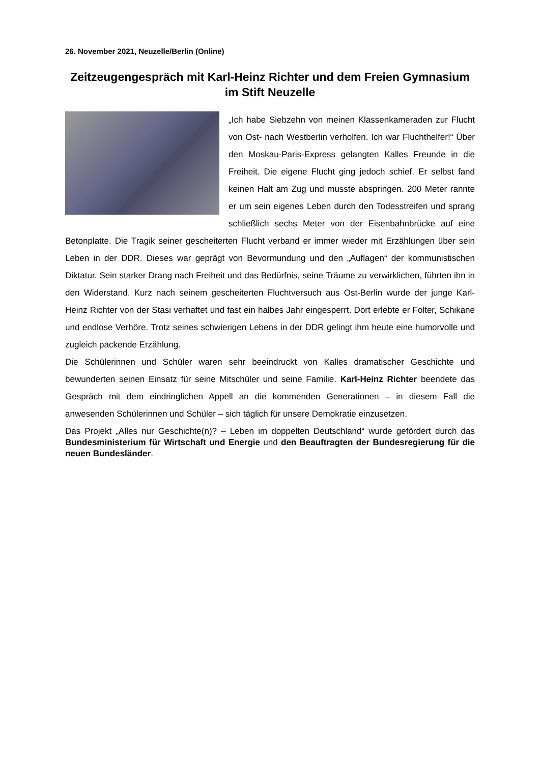26. November 2021, Neuzelle/Berlin (Online)
Zeitzeugengespräch mit Karl-Heinz Richter und dem Freien Gymnasium im Stift Neuzelle
„Ich habe Siebzehn von meinen Klassenkameraden zur Flucht von Ost- nach Westberlin verholfen. Ich war Fluchthelfer!“ Über den Moskau-Paris-Express gelangten Kalles Freunde in die Freiheit. Die eigene Flucht ging jedoch schief. Er selbst fand keinen Halt am Zug und musste abspringen. 200 Meter rannte er um sein eigenes Leben durch den Todesstreifen und sprang schließlich sechs Meter von der Eisenbahnbrücke auf eine Betonplatte. Die Tragik seiner gescheiterten Flucht verband er immer wieder mit Erzählungen über sein Leben in der DDR. Dieses war geprägt von Bevormundung und den „Auflagen“ der kommunistischen Diktatur. Sein starker Drang nach Freiheit und das Bedürfnis, seine Träume zu verwirklichen, führten ihn in den Widerstand. Kurz nach seinem gescheiterten Fluchtversuch aus Ost-Berlin wurde der junge Karl-Heinz Richter von der Stasi verhaftet und fast ein halbes Jahr eingesperrt. Dort erlebte er Folter, Schikane und endlose Verhöre. Trotz seines schwierigen Lebens in der DDR gelingt ihm heute eine humorvolle und zugleich packende Erzählung.
Die Schülerinnen und Schüler waren sehr beeindruckt von Kalles dramatischer Geschichte und bewunderten seinen Einsatz für seine Mitschüler und seine Familie. Karl-Heinz Richter beendete das Gespräch mit dem eindringlichen Appell an die kommenden Generationen – in diesem Fall die anwesenden Schülerinnen und Schüler – sich täglich für unsere Demokratie einzusetzen.
Das Projekt „Alles nur Geschichte(n)? – Leben im doppelten Deutschland“ wurde gefördert durch das Bundesministerium für Wirtschaft und Energie und den Beauftragten der Bundesregierung für die neuen Bundesländer.